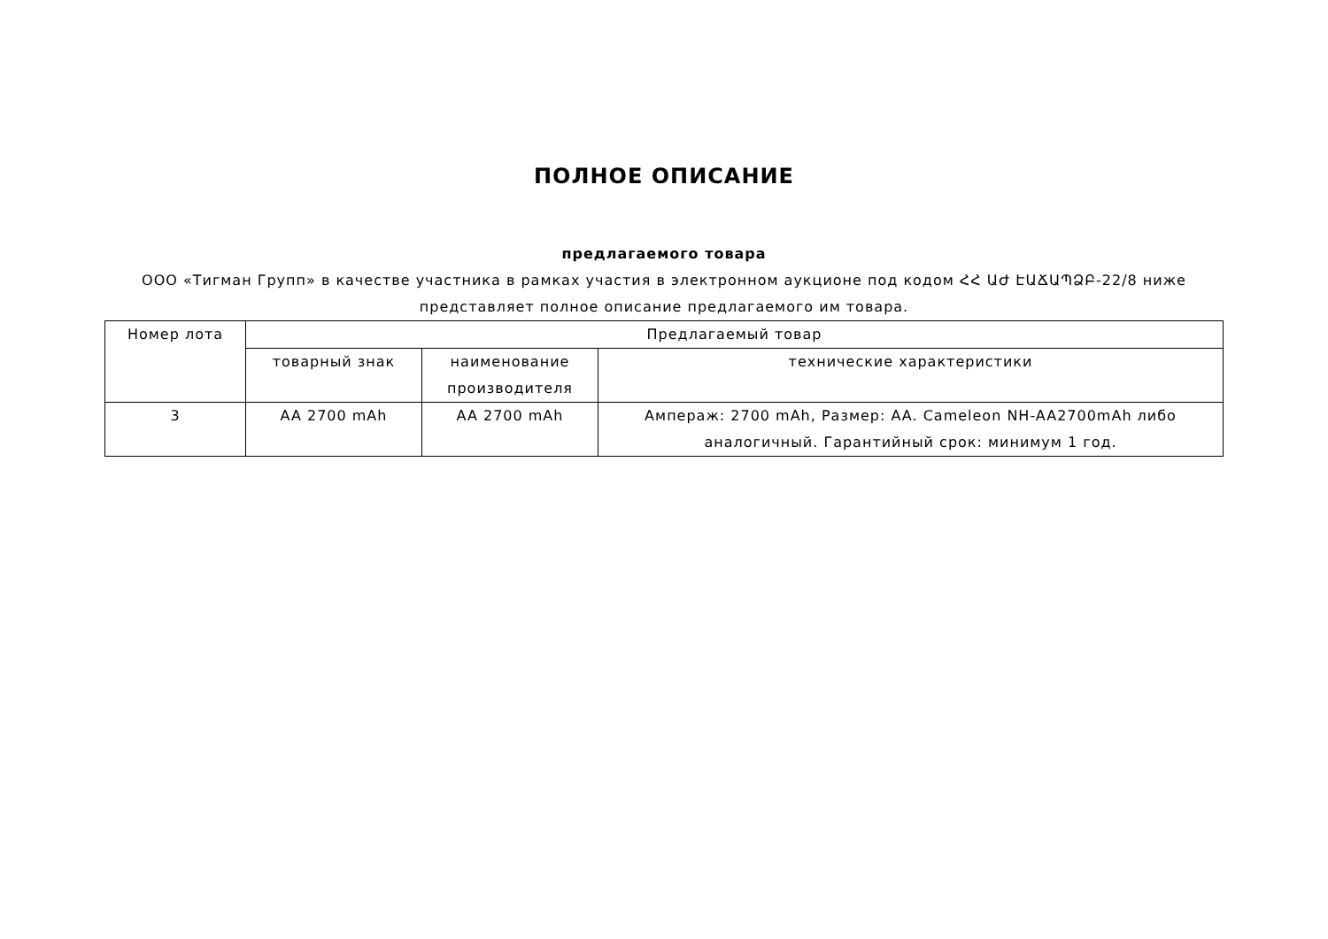ПОЛНОЕ ОПИСАНИЕ
предлагаемого товара
ООО «Тигман Групп» в качестве участника в рамках участия в электронном аукционе под кодом ՀՀ ԱԺ ԷԱՃԱՊՁԲ-22/8 ниже представляет полное описание предлагаемого им товара.
| Номер лота | Предлагаемый товар | | |
| --- | --- | --- | --- |
| | товарный знак | наименование производителя | технические характеристики |
| 3 | AA 2700 mAh | AA 2700 mAh | Ампераж: 2700 mAh, Размер: AA. Cameleon NH-AA2700mAh либо аналогичный. Гарантийный срок: минимум 1 год. |